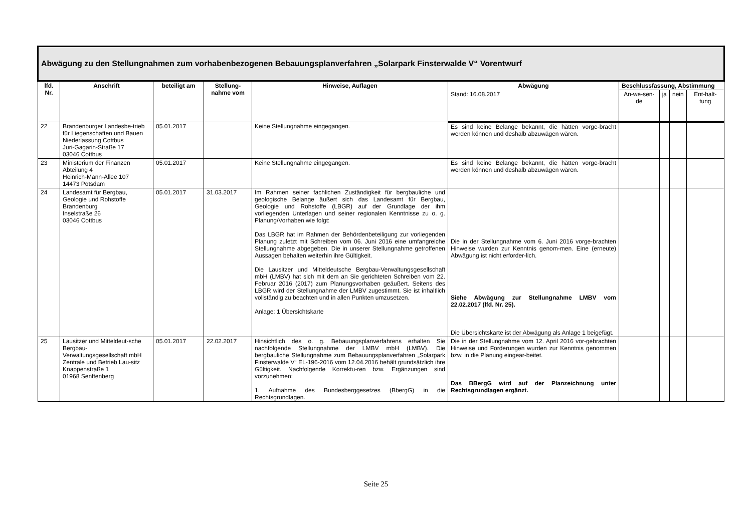| Abwägung zu den Stellungnahmen zum vorhabenbezogenen Bebauungsplanverfahren „Solarpark Finsterwalde V“ Vorentwurf | | | | | | | | | |
| lfd. Nr. | Anschrift | beteiligt am | Stellung-nahme vom | Hinweise, Auflagen | Abwägung | Beschlussfassung, Abstimmung | | | |
| | | | | | Stand: 16.08.2017 | An-we-sen-de | ja | nein | Ent-halt-tung |
| 22 | Brandenburger Landesbe-trieb für Liegenschaften und Bauen Niederlassung Cottbus Juri-Gagarin-Straße 17 03046 Cottbus | 05.01.2017 | | Keine Stellungnahme eingegangen. | Es sind keine Belange bekannt, die hätten vorge-bracht werden können und deshalb abzuwägen wären. | | | | |
| 23 | Ministerium der Finanzen Abteilung 4 Heinrich-Mann-Allee 107 14473 Potsdam | 05.01.2017 | | Keine Stellungnahme eingegangen. | Es sind keine Belange bekannt, die hätten vorge-bracht werden können und deshalb abzuwägen wären. | | | | |
| 24 | Landesamt für Bergbau, Geologie und Rohstoffe Brandenburg Inselstraße 26 03046 Cottbus | 05.01.2017 | 31.03.2017 | Im Rahmen seiner fachlichen Zuständigkeit für bergbauliche und geologische Belange äußert sich das Landesamt für Bergbau, Geologie und Rohstoffe (LBGR) auf der Grundlage der ihm vorliegenden Unterlagen und seiner regionalen Kenntnisse zu o. g. Planung/Vorhaben wie folgt: Das LBGR hat im Rahmen der Behördenbeteiligung zur vorliegenden Planung zuletzt mit Schreiben vom 06. Juni 2016 eine umfangreiche Stellungnahme abgegeben. Die in unserer Stellungnahme getroffenen Aussagen behalten weiterhin ihre Gültigkeit. Die Lausitzer und Mitteldeutsche Bergbau-Verwaltungsgesellschaft mbH (LMBV) hat sich mit dem an Sie gerichteten Schreiben vom 22. Februar 2016 (2017) zum Planungsvorhaben geäußert. Seitens des LBGR wird der Stellungnahme der LMBV zugestimmt. Sie ist inhaltlich vollständig zu beachten und in allen Punkten umzusetzen. Anlage: 1 Übersichtskarte | Die in der Stellungnahme vom 6. Juni 2016 vorge-brachten Hinweise wurden zur Kenntnis genom-men. Eine (erneute) Abwägung ist nicht erforder-lich. Siehe Abwägung zur Stellungnahme LMBV vom 22.02.2017 (lfd. Nr. 25). Die Übersichtskarte ist der Abwägung als Anlage 1 beigefügt. | | | | |
| 25 | Lausitzer und Mitteldeut-sche Bergbau-Verwaltungsgesellschaft mbH Zentrale und Betrieb Lau-sitz Knappenstraße 1 01968 Senftenberg | 05.01.2017 | 22.02.2017 | Hinsichtlich des o. g. Bebauungsplanverfahrens erhalten Sie nachfolgende Stellungnahme der LMBV mbH (LMBV). Die bergbauliche Stellungnahme zum Bebauungsplanverfahren „Solarpark Finsterwalde V“ EL-196-2016 vom 12.04.2016 behält grundsätzlich ihre Gültigkeit. Nachfolgende Korrektu-ren bzw. Ergänzungen sind vorzunehmen: 1. Aufnahme des Bundesberggesetzes (BbergG) in die Rechtsgrundlagen. | Die in der Stellungnahme vom 12. April 2016 vor-gebrachten Hinweise und Forderungen wurden zur Kenntnis genommen bzw. in die Planung eingear-beitet. Das BBergG wird auf der Planzeichnung unter Rechtsgrundlagen ergänzt. | | | | |
Seite 25